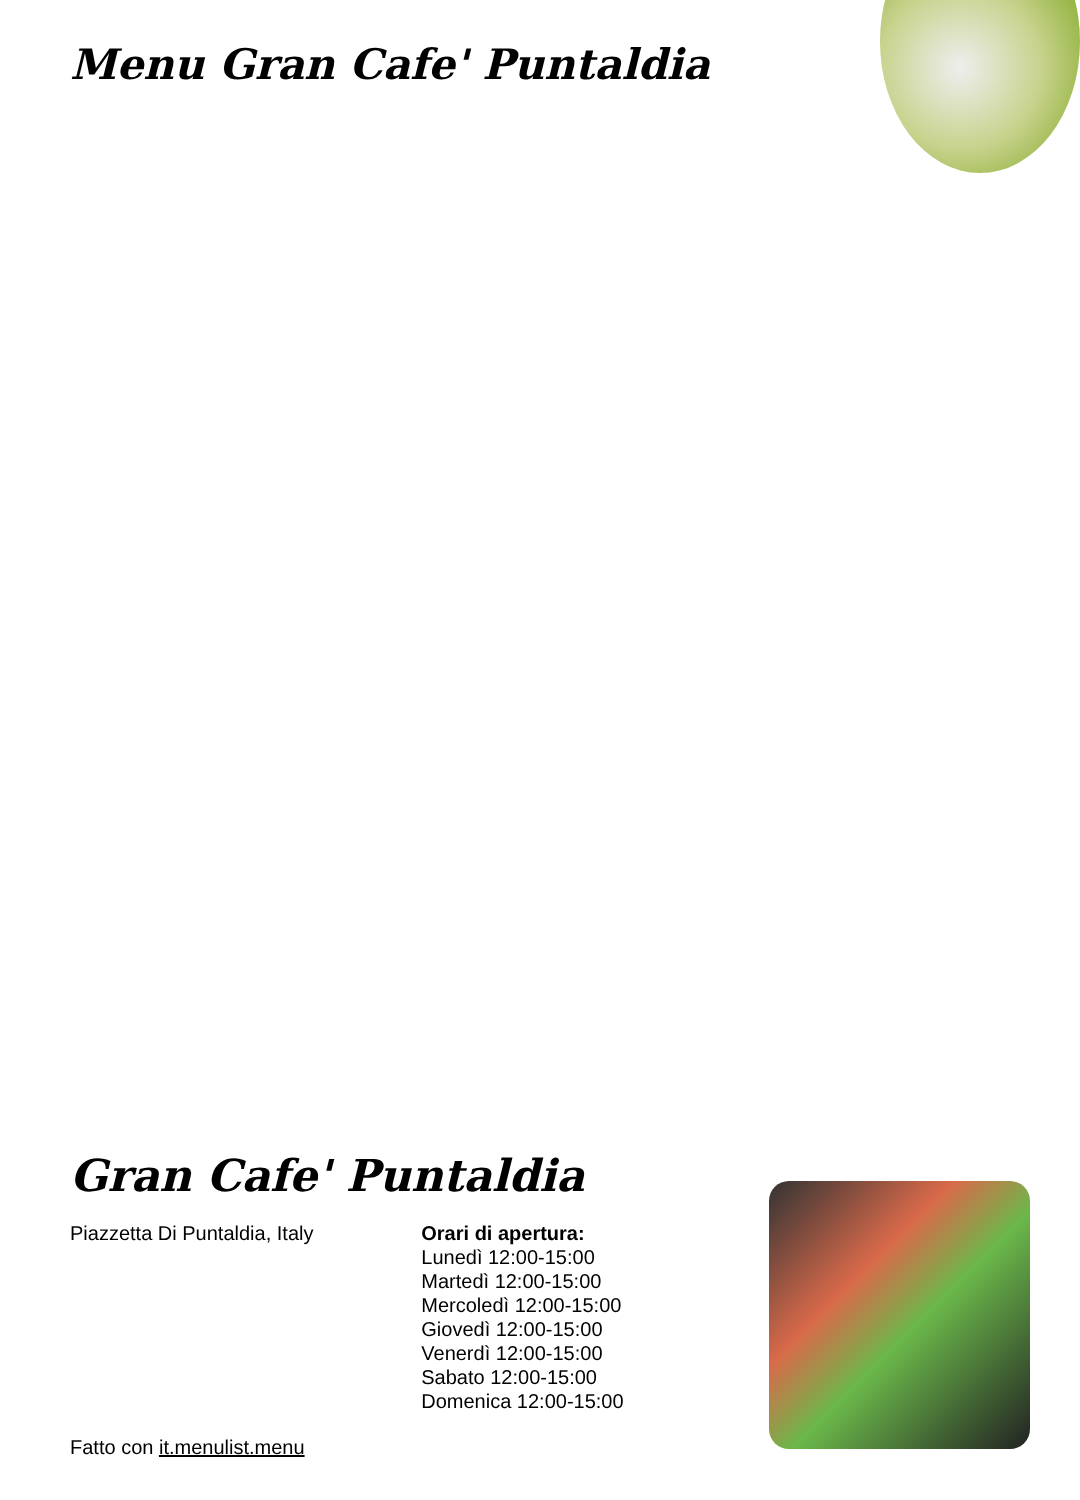Menu Gran Cafe' Puntaldia
Gran Cafe' Puntaldia
Piazzetta Di Puntaldia, Italy
Fatto con it.menulist.menu
Orari di apertura:
Lunedì 12:00-15:00
Martedì 12:00-15:00
Mercoledì 12:00-15:00
Giovedì 12:00-15:00
Venerdì 12:00-15:00
Sabato 12:00-15:00
Domenica 12:00-15:00